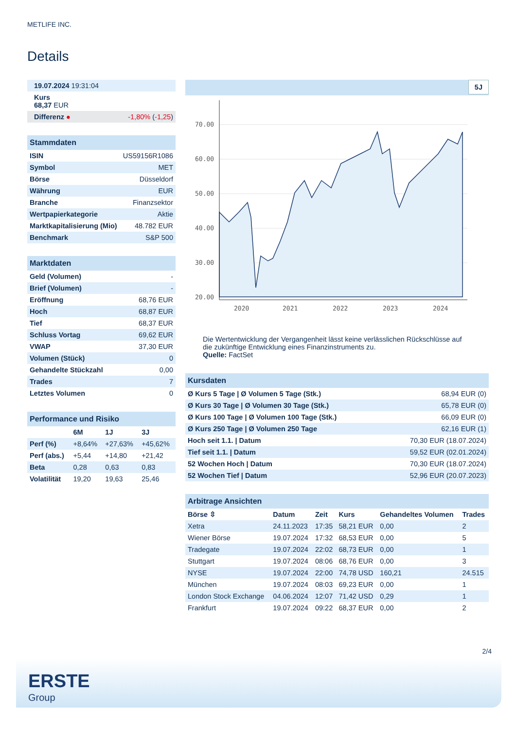METLIFE INC.
Details
| 19.07.2024 19:31:04 | |
| Kurs 68,37 EUR | |
| Differenz ● | -1,80% ( -1,25 ) |
| Stammdaten | |
| ISIN | US59156R1086 |
| Symbol | MET |
| Börse | Düsseldorf |
| Währung | EUR |
| Branche | Finanzsektor |
| Wertpapierkategorie | Aktie |
| Marktkapitalisierung (Mio) | 48.782 EUR |
| Benchmark | S&P 500 |
| Marktdaten | |
| Geld (Volumen) | - |
| Brief (Volumen) | - |
| Eröffnung | 68,76 EUR |
| Hoch | 68,87 EUR |
| Tief | 68,37 EUR |
| Schluss Vortag | 69,62 EUR |
| VWAP | 37,30 EUR |
| Volumen (Stück) | 0 |
| Gehandelte Stückzahl | 0,00 |
| Trades | 7 |
| Letztes Volumen | 0 |
| Performance und Risiko | | | |
| | 6M | 1J | 3J |
| Perf (%) | +8,64% | +27,63% | +45,62% |
| Perf (abs.) | +5,44 | +14,80 | +21,42 |
| Beta | 0,28 | 0,63 | 0,83 |
| Volatilität | 19,20 | 19,63 | 25,46 |
5J
70.00
60.00
50.00
40.00
30.00
20.00
2020
2021
2022
2023
2024
Die Wertentwicklung der Vergangenheit lässt keine verlässlichen Rückschlüsse auf die zukünftige Entwicklung eines Finanzinstruments zu.
Quelle: FactSet
| Kursdaten | |
| Ø Kurs 5 Tage / Ø Volumen 5 Tage (Stk.) | 68,94 EUR (0) |
| Ø Kurs 30 Tage / Ø Volumen 30 Tage (Stk.) | 65,78 EUR (0) |
| Ø Kurs 100 Tage / Ø Volumen 100 Tage (Stk.) | 66,09 EUR (0) |
| Ø Kurs 250 Tage / Ø Volumen 250 Tage | 62,16 EUR (1) |
| Hoch seit 1.1. / Datum | 70,30 EUR (18.07.2024) |
| Tief seit 1.1. / Datum | 59,52 EUR (02.01.2024) |
| 52 Wochen Hoch / Datum | 70,30 EUR (18.07.2024) |
| 52 Wochen Tief / Datum | 52,96 EUR (20.07.2023) |
| Arbitrage Ansichten | | | | | |
| Börse ⇳ | Datum | Zeit | Kurs | Gehandeltes Volumen | Trades |
| Xetra | 24.11.2023 | 17:35 | 58,21 EUR | 0,00 | 2 |
| Wiener Börse | 19.07.2024 | 17:32 | 68,53 EUR | 0,00 | 5 |
| Tradegate | 19.07.2024 | 22:02 | 68,73 EUR | 0,00 | 1 |
| Stuttgart | 19.07.2024 | 08:06 | 68,76 EUR | 0,00 | 3 |
| NYSE | 19.07.2024 | 22:00 | 74,78 USD | 160,21 | 24.515 |
| München | 19.07.2024 | 08:03 | 69,23 EUR | 0,00 | 1 |
| London Stock Exchange | 04.06.2024 | 12:07 | 71,42 USD | 0,29 | 1 |
| Frankfurt | 19.07.2024 | 09:22 | 68,37 EUR | 0,00 | 2 |
2/4
ERSTE
Group